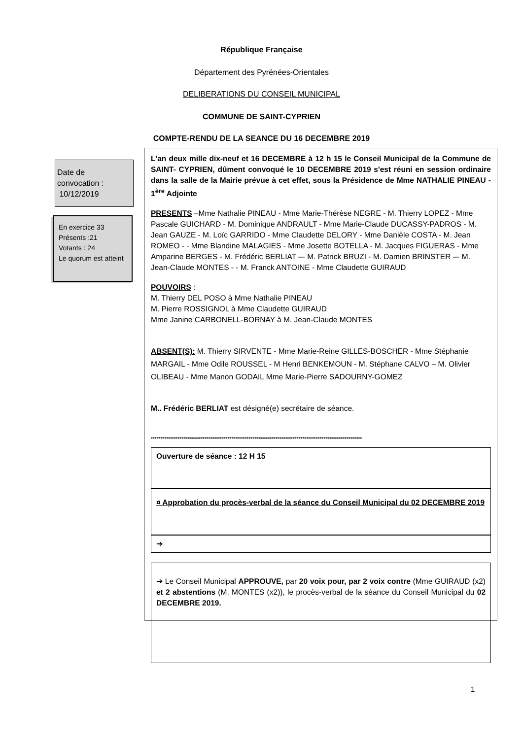République Française
Département des Pyrénées-Orientales
DELIBERATIONS DU CONSEIL MUNICIPAL
COMMUNE DE SAINT-CYPRIEN
COMPTE-RENDU DE LA SEANCE DU 16 DECEMBRE 2019
Date de
convocation :
10/12/2019
En exercice 33
Présents :21
Votants : 24
Le quorum est atteint
L'an deux mille dix-neuf et 16 DECEMBRE à 12 h 15 le Conseil Municipal de la Commune de SAINT- CYPRIEN, dûment convoqué le 10 DECEMBRE 2019 s'est réuni en session ordinaire dans la salle de la Mairie prévue à cet effet, sous la Présidence de Mme NATHALIE PINEAU - 1<sup>ère</sup> Adjointe
PRESENTS –Mme Nathalie PINEAU - Mme Marie-Thérèse NEGRE - M. Thierry LOPEZ - Mme Pascale GUICHARD - M. Dominique ANDRAULT - Mme Marie-Claude DUCASSY-PADROS - M. Jean GAUZE - M. Loïc GARRIDO - Mme Claudette DELORY - Mme Danièle COSTA - M. Jean ROMEO - - Mme Blandine MALAGIES - Mme Josette BOTELLA - M. Jacques FIGUERAS - Mme Amparine BERGES - M. Frédéric BERLIAT –- M. Patrick BRUZI - M. Damien BRINSTER –- M. Jean-Claude MONTES - - M. Franck ANTOINE - Mme Claudette GUIRAUD
POUVOIRS :
M. Thierry DEL POSO à Mme Nathalie PINEAU
M. Pierre ROSSIGNOL à Mme Claudette GUIRAUD
Mme Janine CARBONELL-BORNAY à M. Jean-Claude MONTES
ABSENT(S): M. Thierry SIRVENTE - Mme Marie-Reine GILLES-BOSCHER - Mme Stéphanie MARGAIL - Mme Odile ROUSSEL - M Henri BENKEMOUN - M. Stéphane CALVO – M. Olivier OLIBEAU - Mme Manon GODAIL Mme Marie-Pierre SADOURNY-GOMEZ
M.. Frédéric BERLIAT est désigné(e) secrétaire de séance.
**************************************************************************************************************
Ouverture de séance : 12 H 15
¤ Approbation du procès-verbal de la séance du Conseil Municipal du 02 DECEMBRE 2019
➔
➔ Le Conseil Municipal APPROUVE, par 20 voix pour, par 2 voix contre (Mme GUIRAUD (x2) et 2 abstentions (M. MONTES (x2)), le procès-verbal de la séance du Conseil Municipal du 02 DECEMBRE 2019.
1